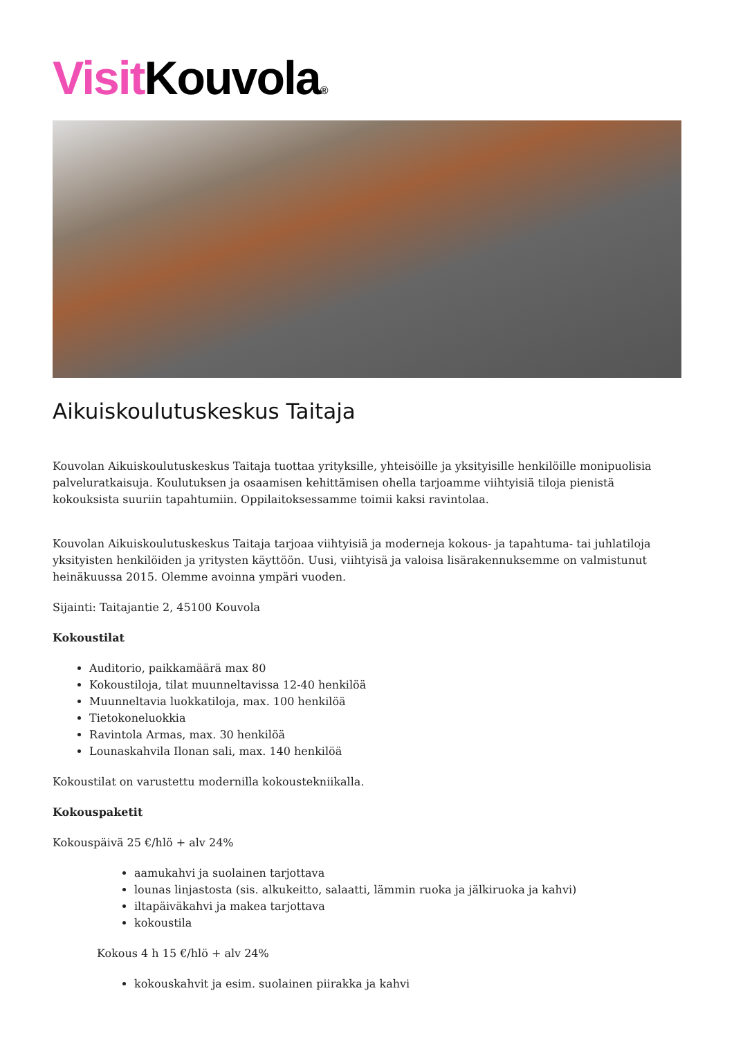Visit Kouvola®
Aikuiskoulutuskeskus Taitaja
Kouvolan Aikuiskoulutuskeskus Taitaja tuottaa yrityksille, yhteisöille ja yksityisille henkilöille monipuolisia palveluratkaisuja. Koulutuksen ja osaamisen kehittämisen ohella tarjoamme viihtyisiä tiloja pienistä kokouksista suuriin tapahtumiin. Oppilaitoksessamme toimii kaksi ravintolaa.
Kouvolan Aikuiskoulutuskeskus Taitaja tarjoaa viihtyisiä ja moderneja kokous- ja tapahtuma- tai juhlatiloja yksityisten henkilöiden ja yritysten käyttöön. Uusi, viihtyisä ja valoisa lisärakennuksemme on valmistunut heinäkuussa 2015. Olemme avoinna ympäri vuoden.
Sijainti: Taitajantie 2, 45100 Kouvola
Kokoustilat
Auditorio, paikkamäärä max 80
Kokoustiloja, tilat muunneltavissa 12-40 henkilöä
Muunneltavia luokkatiloja, max. 100 henkilöä
Tietokoneluokkia
Ravintola Armas, max. 30 henkilöä
Lounaskahvila Ilonan sali, max. 140 henkilöä
Kokoustilat on varustettu modernilla kokoustekniikalla.
Kokouspaketit
Kokouspäivä 25 €/hlö + alv 24%
aamukahvi ja suolainen tarjottava
lounas linjastosta (sis. alkukeitto, salaatti, lämmin ruoka ja jälkiruoka ja kahvi)
iltapäiväkahvi ja makea tarjottava
kokoustila
Kokous 4 h 15 €/hlö + alv 24%
kokouskahvit ja esim. suolainen piirakka ja kahvi